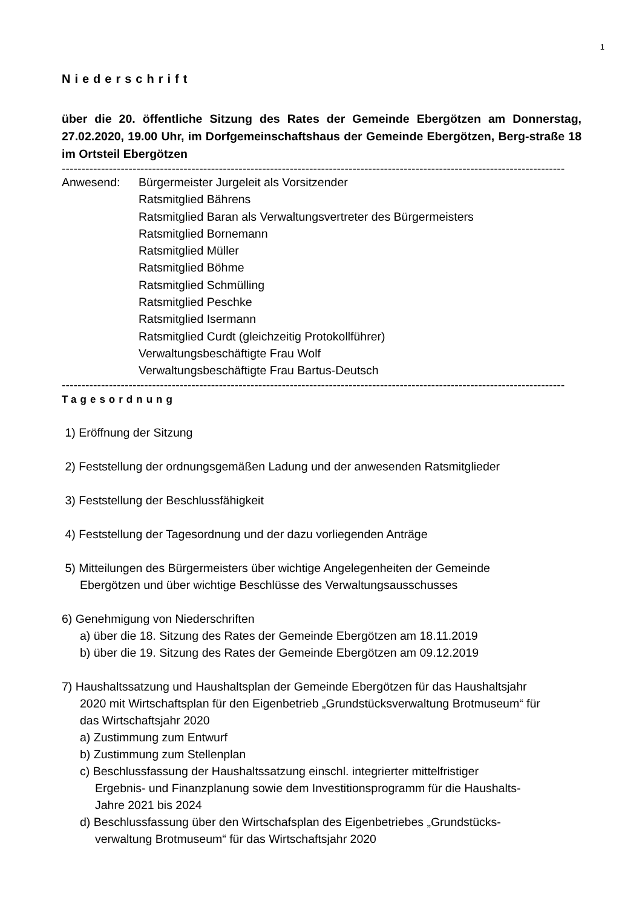1
Niederschrift
über die 20. öffentliche Sitzung des Rates der Gemeinde Ebergötzen am Donnerstag, 27.02.2020, 19.00 Uhr, im Dorfgemeinschaftshaus der Gemeinde Ebergötzen, Berg-straße 18 im Ortsteil Ebergötzen
--------------------------------------------------------------------------------------------------------------------------------
Anwesend: Bürgermeister Jurgeleit als Vorsitzender
Ratsmitglied Bährens
Ratsmitglied Baran als Verwaltungsvertreter des Bürgermeisters
Ratsmitglied Bornemann
Ratsmitglied Müller
Ratsmitglied Böhme
Ratsmitglied Schmülling
Ratsmitglied Peschke
Ratsmitglied Isermann
Ratsmitglied Curdt (gleichzeitig Protokollführer)
Verwaltungsbeschäftigte Frau Wolf
Verwaltungsbeschäftigte Frau Bartus-Deutsch
--------------------------------------------------------------------------------------------------------------------------------
Tagesordnung
1) Eröffnung der Sitzung
2) Feststellung der ordnungsgemäßen Ladung und der anwesenden Ratsmitglieder
3) Feststellung der Beschlussfähigkeit
4) Feststellung der Tagesordnung und der dazu vorliegenden Anträge
5) Mitteilungen des Bürgermeisters über wichtige Angelegenheiten der Gemeinde
Ebergötzen und über wichtige Beschlüsse des Verwaltungsausschusses
6) Genehmigung von Niederschriften
a) über die 18. Sitzung des Rates der Gemeinde Ebergötzen am 18.11.2019
b) über die 19. Sitzung des Rates der Gemeinde Ebergötzen am 09.12.2019
7) Haushaltssatzung und Haushaltsplan der Gemeinde Ebergötzen für das Haushaltsjahr
2020 mit Wirtschaftsplan für den Eigenbetrieb „Grundstücksverwaltung Brotmuseum“ für
das Wirtschaftsjahr 2020
a) Zustimmung zum Entwurf
b) Zustimmung zum Stellenplan
c) Beschlussfassung der Haushaltssatzung einschl. integrierter mittelfristiger
Ergebnis- und Finanzplanung sowie dem Investitionsprogramm für die Haushalts-
Jahre 2021 bis 2024
d) Beschlussfassung über den Wirtschafsplan des Eigenbetriebes „Grundstücks-
verwaltung Brotmuseum“ für das Wirtschaftsjahr 2020